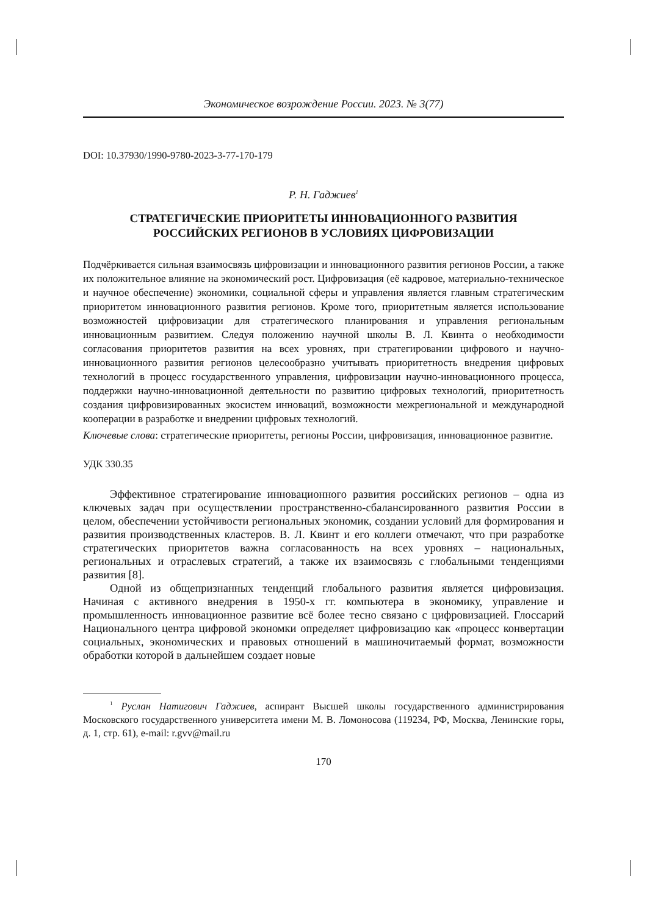Экономическое возрождение России. 2023. № 3(77)
DOI: 10.37930/1990-9780-2023-3-77-170-179
Р. Н. Гаджиев<sup>1</sup>
СТРАТЕГИЧЕСКИЕ ПРИОРИТЕТЫ ИННОВАЦИОННОГО РАЗВИТИЯ
РОССИЙСКИХ РЕГИОНОВ В УСЛОВИЯХ ЦИФРОВИЗАЦИИ
Подчёркивается сильная взаимосвязь цифровизации и инновационного развития регионов России, а также их положительное влияние на экономический рост. Цифровизация (её кадровое, материально-техническое и научное обеспечение) экономики, социальной сферы и управления является главным стратегическим приоритетом инновационного развития регионов. Кроме того, приоритетным является использование возможностей цифровизации для стратегического планирования и управления региональным инновационным развитием. Следуя положению научной школы В. Л. Квинта о необходимости согласования приоритетов развития на всех уровнях, при стратегировании цифрового и научно-инновационного развития регионов целесообразно учитывать приоритетность внедрения цифровых технологий в процесс государственного управления, цифровизации научно-инновационного процесса, поддержки научно-инновационной деятельности по развитию цифровых технологий, приоритетность создания цифровизированных экосистем инноваций, возможности межрегиональной и международной кооперации в разработке и внедрении цифровых технологий.
Ключевые слова: стратегические приоритеты, регионы России, цифровизация, инновационное развитие.
УДК 330.35
Эффективное стратегирование инновационного развития российских регионов – одна из ключевых задач при осуществлении пространственно-сбалансированного развития России в целом, обеспечении устойчивости региональных экономик, создании условий для формирования и развития производственных кластеров. В. Л. Квинт и его коллеги отмечают, что при разработке стратегических приоритетов важна согласованность на всех уровнях – национальных, региональных и отраслевых стратегий, а также их взаимосвязь с глобальными тенденциями развития [8].
Одной из общепризнанных тенденций глобального развития является цифровизация. Начиная с активного внедрения в 1950-х гг. компьютера в экономику, управление и промышленность инновационное развитие всё более тесно связано с цифровизацией. Глоссарий Национального центра цифровой экономки определяет цифровизацию как «процесс конвертации социальных, экономических и правовых отношений в машиночитаемый формат, возможности обработки которой в дальнейшем создает новые
<sup>1</sup> Руслан Натигович Гаджиев, аспирант Высшей школы государственного администрирования Московского государственного университета имени М. В. Ломоносова (119234, РФ, Москва, Ленинские горы, д. 1, стр. 61), e-mail: r.gvv@mail.ru
170